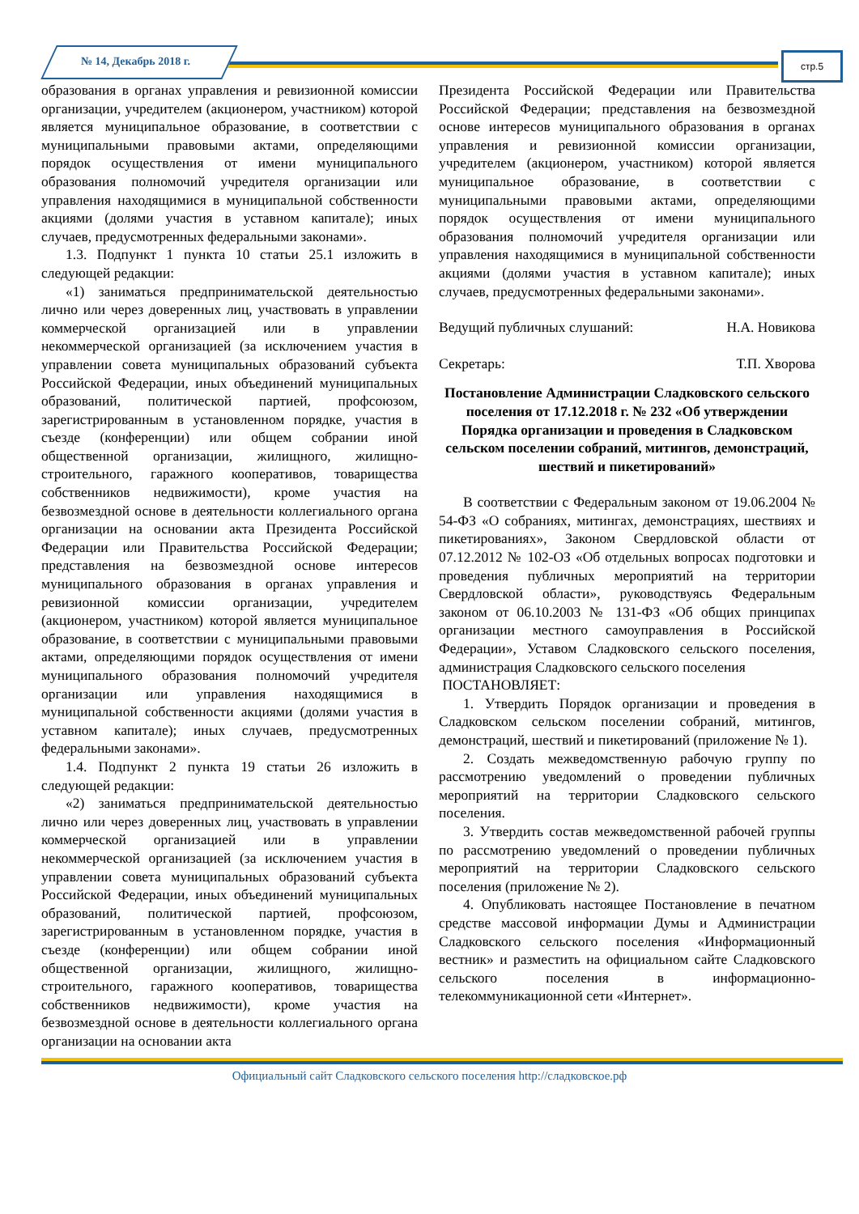№ 14, Декабрь 2018 г. стр.5
образования в органах управления и ревизионной комиссии организации, учредителем (акционером, участником) которой является муниципальное образование, в соответствии с муниципальными правовыми актами, определяющими порядок осуществления от имени муниципального образования полномочий учредителя организации или управления находящимися в муниципальной собственности акциями (долями участия в уставном капитале); иных случаев, предусмотренных федеральными законами».
1.3. Подпункт 1 пункта 10 статьи 25.1 изложить в следующей редакции:
«1) заниматься предпринимательской деятельностью лично или через доверенных лиц, участвовать в управлении коммерческой организацией или в управлении некоммерческой организацией (за исключением участия в управлении совета муниципальных образований субъекта Российской Федерации, иных объединений муниципальных образований, политической партией, профсоюзом, зарегистрированным в установленном порядке, участия в съезде (конференции) или общем собрании иной общественной организации, жилищного, жилищно-строительного, гаражного кооперативов, товарищества собственников недвижимости), кроме участия на безвозмездной основе в деятельности коллегиального органа организации на основании акта Президента Российской Федерации или Правительства Российской Федерации; представления на безвозмездной основе интересов муниципального образования в органах управления и ревизионной комиссии организации, учредителем (акционером, участником) которой является муниципальное образование, в соответствии с муниципальными правовыми актами, определяющими порядок осуществления от имени муниципального образования полномочий учредителя организации или управления находящимися в муниципальной собственности акциями (долями участия в уставном капитале); иных случаев, предусмотренных федеральными законами».
1.4. Подпункт 2 пункта 19 статьи 26 изложить в следующей редакции:
«2) заниматься предпринимательской деятельностью лично или через доверенных лиц, участвовать в управлении коммерческой организацией или в управлении некоммерческой организацией (за исключением участия в управлении совета муниципальных образований субъекта Российской Федерации, иных объединений муниципальных образований, политической партией, профсоюзом, зарегистрированным в установленном порядке, участия в съезде (конференции) или общем собрании иной общественной организации, жилищного, жилищно-строительного, гаражного кооперативов, товарищества собственников недвижимости), кроме участия на безвозмездной основе в деятельности коллегиального органа организации на основании акта
Президента Российской Федерации или Правительства Российской Федерации; представления на безвозмездной основе интересов муниципального образования в органах управления и ревизионной комиссии организации, учредителем (акционером, участником) которой является муниципальное образование, в соответствии с муниципальными правовыми актами, определяющими порядок осуществления от имени муниципального образования полномочий учредителя организации или управления находящимися в муниципальной собственности акциями (долями участия в уставном капитале); иных случаев, предусмотренных федеральными законами».
Ведущий публичных слушаний: Н.А. Новикова
Секретарь: Т.П. Хворова
Постановление Администрации Сладковского сельского поселения от 17.12.2018 г. № 232 «Об утверждении Порядка организации и проведения в Сладковском сельском поселении собраний, митингов, демонстраций, шествий и пикетирований»
В соответствии с Федеральным законом от 19.06.2004 № 54-ФЗ «О собраниях, митингах, демонстрациях, шествиях и пикетированиях», Законом Свердловской области от 07.12.2012 № 102-ОЗ «Об отдельных вопросах подготовки и проведения публичных мероприятий на территории Свердловской области», руководствуясь Федеральным законом от 06.10.2003 № 131-ФЗ «Об общих принципах организации местного самоуправления в Российской Федерации», Уставом Сладковского сельского поселения, администрация Сладковского сельского поселения
ПОСТАНОВЛЯЕТ:
1. Утвердить Порядок организации и проведения в Сладковском сельском поселении собраний, митингов, демонстраций, шествий и пикетирований (приложение № 1).
2. Создать межведомственную рабочую группу по рассмотрению уведомлений о проведении публичных мероприятий на территории Сладковского сельского поселения.
3. Утвердить состав межведомственной рабочей группы по рассмотрению уведомлений о проведении публичных мероприятий на территории Сладковского сельского поселения (приложение № 2).
4. Опубликовать настоящее Постановление в печатном средстве массовой информации Думы и Администрации Сладковского сельского поселения «Информационный вестник» и разместить на официальном сайте Сладковского сельского поселения в информационно-телекоммуникационной сети «Интернет».
Официальный сайт Сладковского сельского поселения http://сладковское.рф